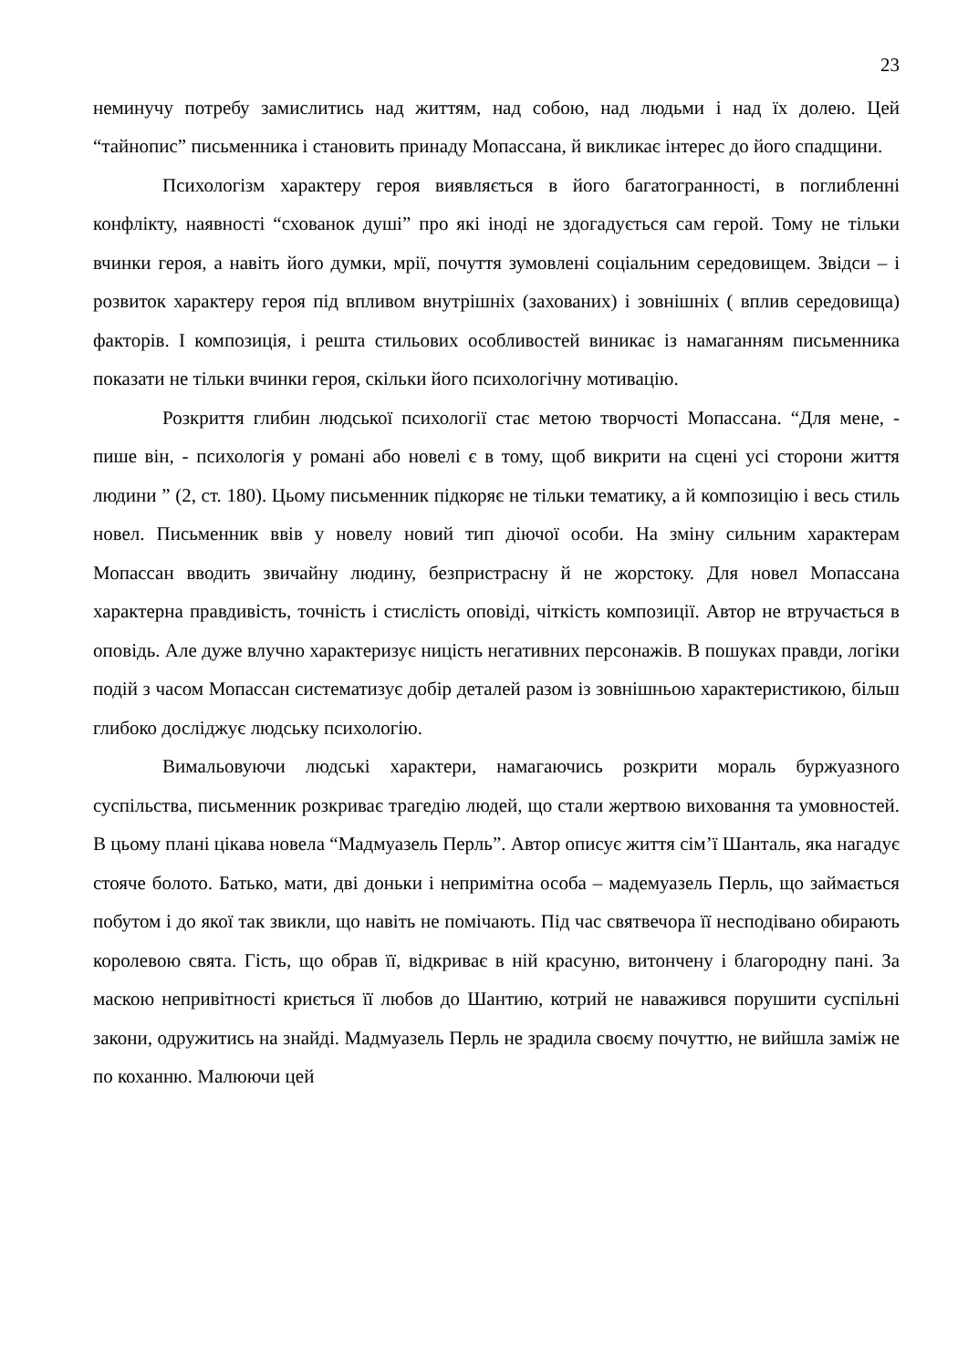23
неминучу потребу замислитись над життям, над собою, над людьми і над їх долею. Цей “тайнопис” письменника і становить принаду Мопассана, й викликає інтерес до його спадщини.
Психологізм характеру героя виявляється в його багатогранності, в поглибленні конфлікту, наявності “схованок душі” про які іноді не здогадується сам герой. Тому не тільки вчинки героя, а навіть його думки, мрії, почуття зумовлені соціальним середовищем. Звідси – і розвиток характеру героя під впливом внутрішніх (захованих) і зовнішніх ( вплив середовища) факторів. І композиція, і решта стильових особливостей виникає із намаганням письменника показати не тільки вчинки героя, скільки його психологічну мотивацію.
Розкриття глибин людської психології стає метою творчості Мопассана. “Для мене, - пише він, - психологія у романі або новелі є в тому, щоб викрити на сцені усі сторони життя людини ” (2, ст. 180). Цьому письменник підкоряє не тільки тематику, а й композицію і весь стиль новел. Письменник ввів у новелу новий тип діючої особи. На зміну сильним характерам Мопассан вводить звичайну людину, безпристрасну й не жорстоку. Для новел Мопассана характерна правдивість, точність і стислість оповіді, чіткість композиції. Автор не втручається в оповідь. Але дуже влучно характеризує ницість негативних персонажів. В пошуках правди, логіки подій з часом Мопассан систематизує добір деталей разом із зовнішньою характеристикою, більш глибоко досліджує людську психологію.
Вимальовуючи людські характери, намагаючись розкрити мораль буржуазного суспільства, письменник розкриває трагедію людей, що стали жертвою виховання та умовностей. В цьому плані цікава новела “Мадмуазель Перль”. Автор описує життя сім’ї Шанталь, яка нагадує стояче болото. Батько, мати, дві доньки і непримітна особа – мадемуазель Перль, що займається побутом і до якої так звикли, що навіть не помічають. Під час святвечора її несподівано обирають королевою свята. Гість, що обрав її, відкриває в ній красуню, витончену і благородну пані. За маскою непривітності криється її любов до Шантию, котрий не наважився порушити суспільні закони, одружитись на знайді. Мадмуазель Перль не зрадила своєму почуттю, не вийшла заміж не по коханню. Малюючи цей